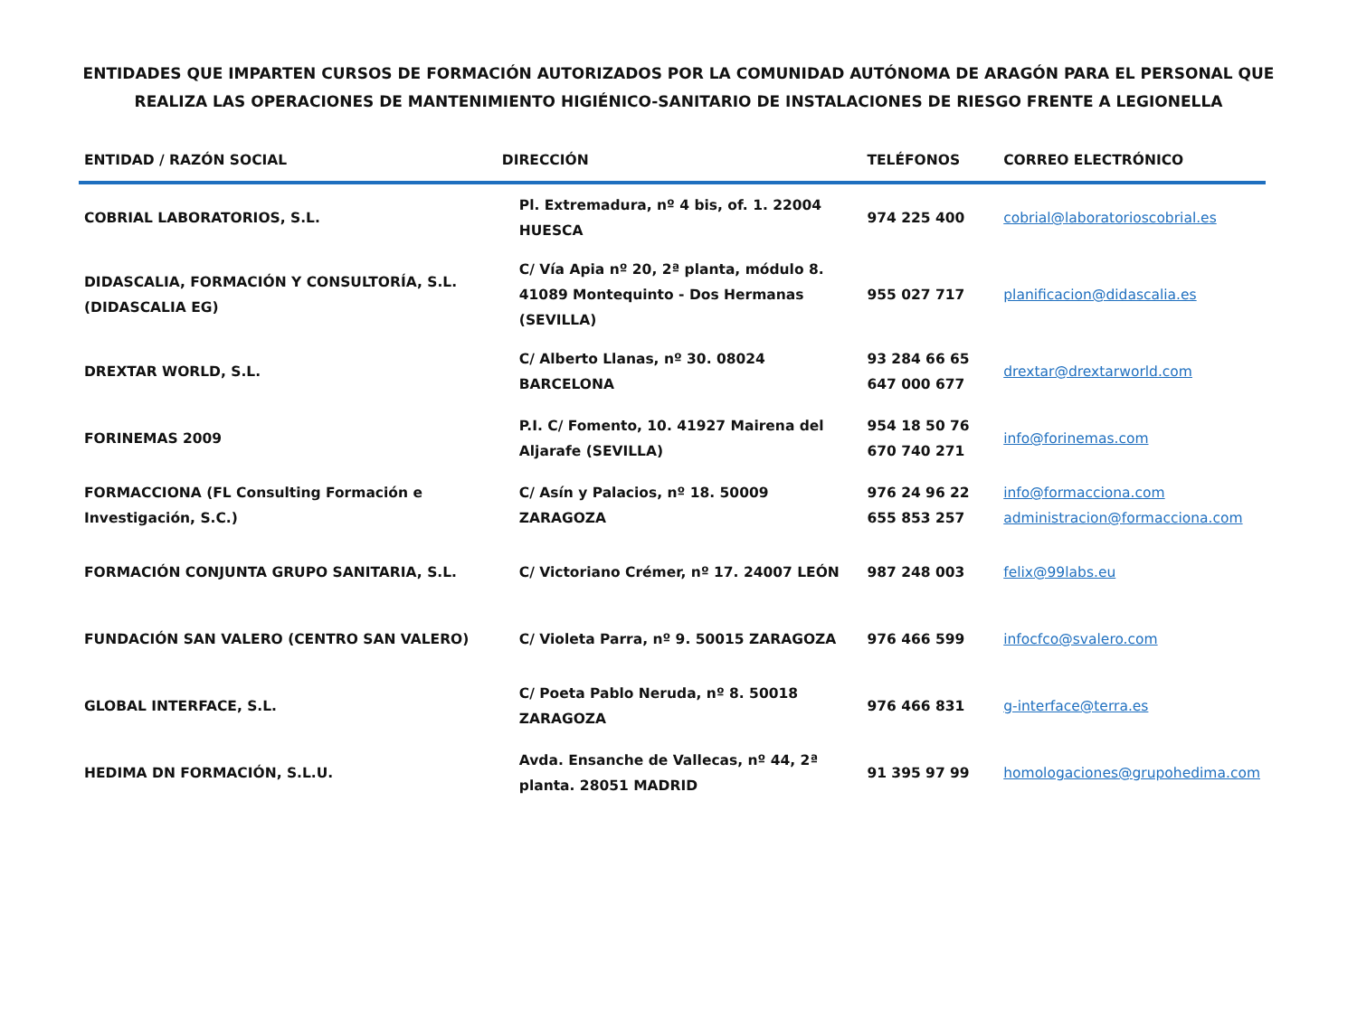ENTIDADES QUE IMPARTEN CURSOS DE FORMACIÓN AUTORIZADOS POR LA COMUNIDAD AUTÓNOMA DE ARAGÓN PARA EL PERSONAL QUE REALIZA LAS OPERACIONES DE MANTENIMIENTO HIGIÉNICO-SANITARIO DE INSTALACIONES DE RIESGO FRENTE A LEGIONELLA
| ENTIDAD / RAZÓN SOCIAL | DIRECCIÓN | TELÉFONOS | CORREO ELECTRÓNICO |
| --- | --- | --- | --- |
| COBRIAL LABORATORIOS, S.L. | Pl. Extremadura, nº 4 bis, of. 1. 22004 HUESCA | 974 225 400 | cobrial@laboratorioscobrial.es |
| DIDASCALIA, FORMACIÓN Y CONSULTORÍA, S.L. (DIDASCALIA EG) | C/ Vía Apia nº 20, 2ª planta, módulo 8. 41089 Montequinto - Dos Hermanas (SEVILLA) | 955 027 717 | planificacion@didascalia.es |
| DREXTAR WORLD, S.L. | C/ Alberto Llanas, nº 30. 08024 BARCELONA | 93 284 66 65 647 000 677 | drextar@drextarworld.com |
| FORINEMAS 2009 | P.I. C/ Fomento, 10. 41927 Mairena del Aljarafe (SEVILLA) | 954 18 50 76 670 740 271 | info@forinemas.com |
| FORMACCIONA (FL Consulting Formación e Investigación, S.C.) | C/ Asín y Palacios, nº 18. 50009 ZARAGOZA | 976 24 96 22 655 853 257 | info@formacciona.com administracion@formacciona.com |
| FORMACIÓN CONJUNTA GRUPO SANITARIA, S.L. | C/ Victoriano Crémer, nº 17. 24007 LEÓN | 987 248 003 | felix@99labs.eu |
| FUNDACIÓN SAN VALERO (CENTRO SAN VALERO) | C/ Violeta Parra, nº 9. 50015 ZARAGOZA | 976 466 599 | infocfco@svalero.com |
| GLOBAL INTERFACE, S.L. | C/ Poeta Pablo Neruda, nº 8. 50018 ZARAGOZA | 976 466 831 | g-interface@terra.es |
| HEDIMA DN FORMACIÓN, S.L.U. | Avda. Ensanche de Vallecas, nº 44, 2ª planta. 28051 MADRID | 91 395 97 99 | homologaciones@grupohedima.com |